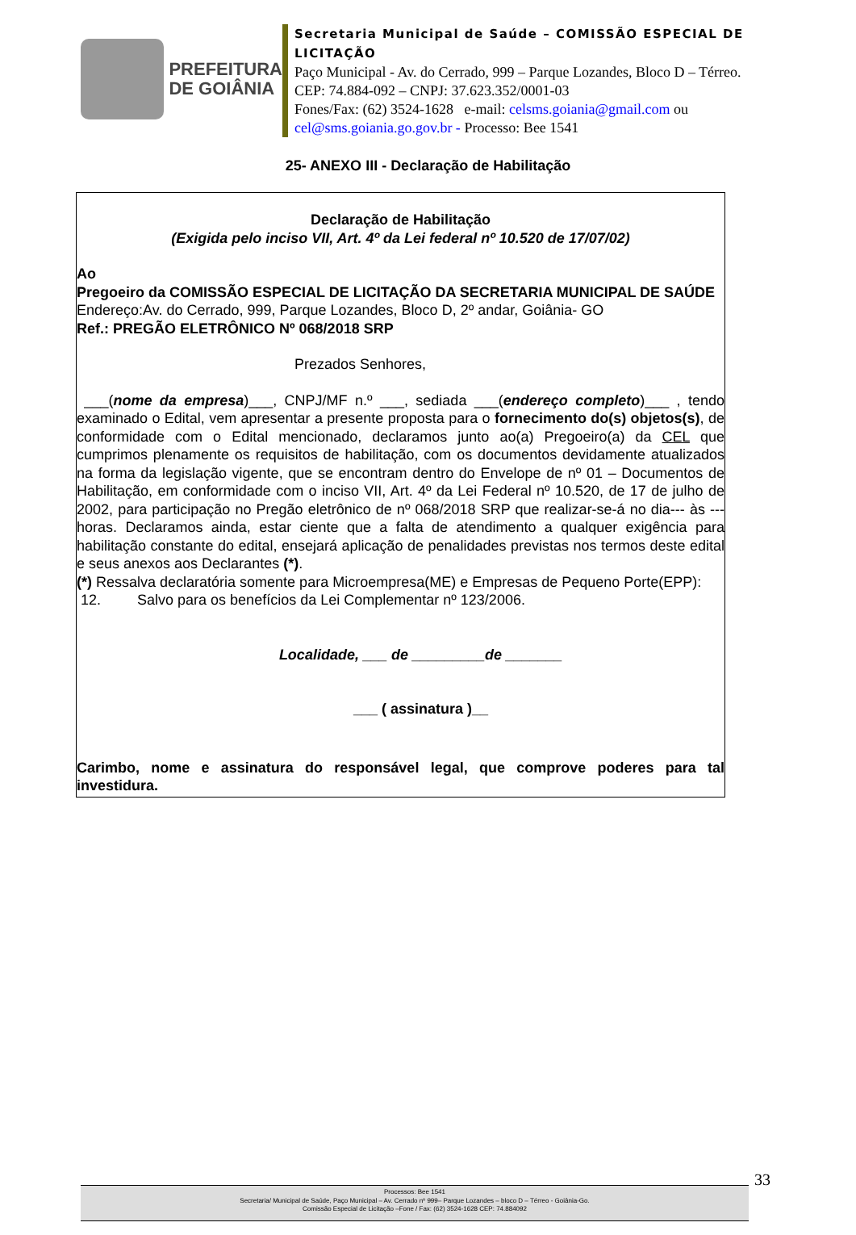PREFEITURA
DE GOIÂNIA
Secretaria Municipal de Saúde – COMISSÃO ESPECIAL DE LICITAÇÃO
Paço Municipal - Av. do Cerrado, 999 – Parque Lozandes, Bloco D – Térreo. CEP: 74.884-092 – CNPJ: 37.623.352/0001-03
Fones/Fax: (62) 3524-1628 e-mail: celsms.goiania@gmail.com ou cel@sms.goiania.go.gov.br - Processo: Bee 1541
25- ANEXO III - Declaração de Habilitação
Declaração de Habilitação
(Exigida pelo inciso VII, Art. 4º da Lei federal nº 10.520 de 17/07/02)
Ao
Pregoeiro da COMISSÃO ESPECIAL DE LICITAÇÃO DA SECRETARIA MUNICIPAL DE SAÚDE
Endereço:Av. do Cerrado, 999, Parque Lozandes, Bloco D, 2º andar, Goiânia- GO
Ref.: PREGÃO ELETRÔNICO Nº 068/2018 SRP
Prezados Senhores,
___(nome da empresa)___, CNPJ/MF n.º ___, sediada ___(endereço completo)___ , tendo examinado o Edital, vem apresentar a presente proposta para o fornecimento do(s) objetos(s), de conformidade com o Edital mencionado, declaramos junto ao(a) Pregoeiro(a) da CEL que cumprimos plenamente os requisitos de habilitação, com os documentos devidamente atualizados na forma da legislação vigente, que se encontram dentro do Envelope de nº 01 – Documentos de Habilitação, em conformidade com o inciso VII, Art. 4º da Lei Federal nº 10.520, de 17 de julho de 2002, para participação no Pregão eletrônico de nº 068/2018 SRP que realizar-se-á no dia--- às ---horas. Declaramos ainda, estar ciente que a falta de atendimento a qualquer exigência para habilitação constante do edital, ensejará aplicação de penalidades previstas nos termos deste edital e seus anexos aos Declarantes (*).
(*) Ressalva declaratória somente para Microempresa(ME) e Empresas de Pequeno Porte(EPP):
12. Salvo para os benefícios da Lei Complementar nº 123/2006.
Localidade, ___ de _________de _______
___ ( assinatura )__
Carimbo, nome e assinatura do responsável legal, que comprove poderes para tal investidura.
33
Processos: Bee 1541
Secretaria/ Municipal de Saúde, Paço Municipal – Av. Cerrado nº 999– Parque Lozandes – bloco D – Térreo - Goiânia-Go.
Comissão Especial de Licitação –Fone / Fax: (62) 3524-1628 CEP: 74.884092